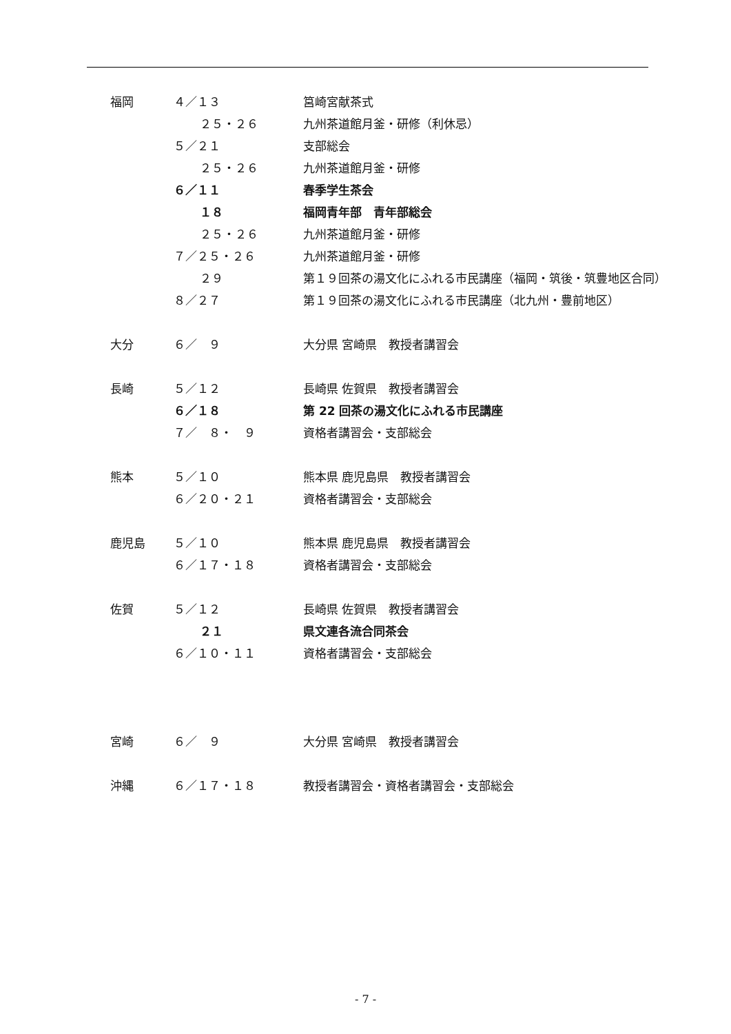| 福岡 | ４／１３ | 筥崎宮献茶式 |
| | ２５・２６ | 九州茶道館月釜・研修（利休忌） |
| | ５／２１ | 支部総会 |
| | ２５・２６ | 九州茶道館月釜・研修 |
| | ６／１１ | 春季学生茶会 |
| | １８ | 福岡青年部 青年部総会 |
| | ２５・２６ | 九州茶道館月釜・研修 |
| | ７／２５・２６ | 九州茶道館月釜・研修 |
| | ２９ | 第１９回茶の湯文化にふれる市民講座（福岡・筑後・筑豊地区合同） |
| | ８／２７ | 第１９回茶の湯文化にふれる市民講座（北九州・豊前地区） |
| 大分 | ６／ ９ | 大分県 宮崎県 教授者講習会 |
| 長崎 | ５／１２ | 長崎県 佐賀県 教授者講習会 |
| | ６／１８ | 第 22 回茶の湯文化にふれる市民講座 |
| | ７／ ８・ ９ | 資格者講習会・支部総会 |
| 熊本 | ５／１０ | 熊本県 鹿児島県 教授者講習会 |
| | ６／２０・２１ | 資格者講習会・支部総会 |
| 鹿児島 | ５／１０ | 熊本県 鹿児島県 教授者講習会 |
| | ６／１７・１８ | 資格者講習会・支部総会 |
| 佐賀 | ５／１２ | 長崎県 佐賀県 教授者講習会 |
| | ２１ | 県文連各流合同茶会 |
| | ６／１０・１１ | 資格者講習会・支部総会 |
| 宮崎 | ６／ ９ | 大分県 宮崎県 教授者講習会 |
| 沖縄 | ６／１７・１８ | 教授者講習会・資格者講習会・支部総会 |
- 7 -